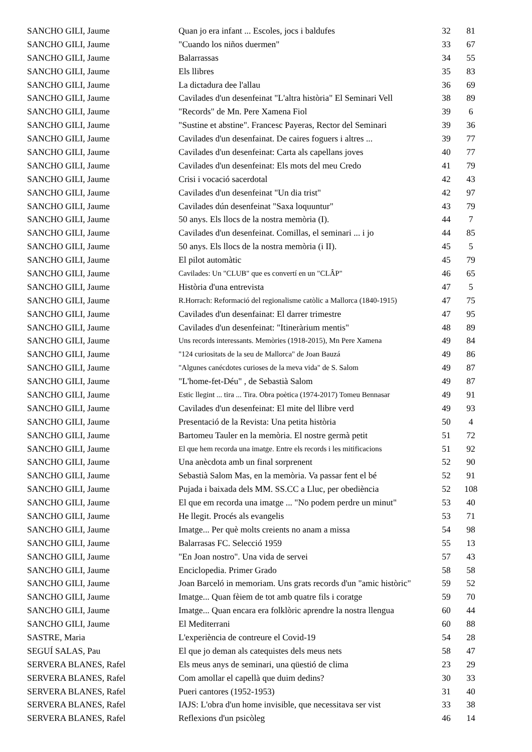| SANCHO GILI, Jaume | Quan jo era infant ... Escoles, jocs i baldufes | 32 | 81 |
| SANCHO GILI, Jaume | "Cuando los niños duermen" | 33 | 67 |
| SANCHO GILI, Jaume | Balarrassas | 34 | 55 |
| SANCHO GILI, Jaume | Els llibres | 35 | 83 |
| SANCHO GILI, Jaume | La dictadura dee l'allau | 36 | 69 |
| SANCHO GILI, Jaume | Cavilades d'un desenfeinat "L'altra història" El Seminari Vell | 38 | 89 |
| SANCHO GILI, Jaume | "Records" de Mn. Pere Xamena Fiol | 39 | 6 |
| SANCHO GILI, Jaume | "Sustine et abstine". Francesc Payeras, Rector del Seminari | 39 | 36 |
| SANCHO GILI, Jaume | Cavilades d'un desenfainat. De caires foguers i altres ... | 39 | 77 |
| SANCHO GILI, Jaume | Cavilades d'un desenfeinat: Carta als capellans joves | 40 | 77 |
| SANCHO GILI, Jaume | Cavilades d'un desenfeinat: Els mots del meu Credo | 41 | 79 |
| SANCHO GILI, Jaume | Crisi i vocació sacerdotal | 42 | 43 |
| SANCHO GILI, Jaume | Cavilades d'un desenfeinat "Un dia trist" | 42 | 97 |
| SANCHO GILI, Jaume | Cavilades dún desenfeinat "Saxa loquuntur" | 43 | 79 |
| SANCHO GILI, Jaume | 50 anys. Els llocs de la nostra memòria (I). | 44 | 7 |
| SANCHO GILI, Jaume | Cavilades d'un desenfeinat. Comillas, el seminari ... i jo | 44 | 85 |
| SANCHO GILI, Jaume | 50 anys. Els llocs de la nostra memòria (i II). | 45 | 5 |
| SANCHO GILI, Jaume | El pilot automàtic | 45 | 79 |
| SANCHO GILI, Jaume | Cavilades: Un "CLUB" que es convertí en un "CLÂP" | 46 | 65 |
| SANCHO GILI, Jaume | Història d'una entrevista | 47 | 5 |
| SANCHO GILI, Jaume | R.Horrach: Reformació del regionalisme catòlic a Mallorca (1840-1915) | 47 | 75 |
| SANCHO GILI, Jaume | Cavilades d'un desenfainat: El darrer trimestre | 47 | 95 |
| SANCHO GILI, Jaume | Cavilades d'un desenfeinat: "Itineràrium mentis" | 48 | 89 |
| SANCHO GILI, Jaume | Uns records interessants. Memòries (1918-2015), Mn Pere Xamena | 49 | 84 |
| SANCHO GILI, Jaume | "124 curiositats de la seu de Mallorca" de Joan Bauzá | 49 | 86 |
| SANCHO GILI, Jaume | "Algunes canécdotes curioses de la meva vida" de S. Salom | 49 | 87 |
| SANCHO GILI, Jaume | "L'home-fet-Déu" , de Sebastià Salom | 49 | 87 |
| SANCHO GILI, Jaume | Estic llegint ... tira ... Tira. Obra poètica (1974-2017) Tomeu Bennasar | 49 | 91 |
| SANCHO GILI, Jaume | Cavilades d'un desenfeinat: El mite del llibre verd | 49 | 93 |
| SANCHO GILI, Jaume | Presentació de la Revista: Una petita història | 50 | 4 |
| SANCHO GILI, Jaume | Bartomeu Tauler en la memòria. El nostre germà petit | 51 | 72 |
| SANCHO GILI, Jaume | El que hem recorda una imatge. Entre els records i les mitificacions | 51 | 92 |
| SANCHO GILI, Jaume | Una anècdota amb un final sorprenent | 52 | 90 |
| SANCHO GILI, Jaume | Sebastià Salom Mas, en la memòria. Va passar fent el bé | 52 | 91 |
| SANCHO GILI, Jaume | Pujada i baixada dels MM. SS.CC a Lluc, per obediència | 52 | 108 |
| SANCHO GILI, Jaume | El que em recorda una imatge ... "No podem perdre un minut" | 53 | 40 |
| SANCHO GILI, Jaume | He llegit. Procés als evangelis | 53 | 71 |
| SANCHO GILI, Jaume | Imatge... Per què molts creients no anam a missa | 54 | 98 |
| SANCHO GILI, Jaume | Balarrasas FC. Selecció 1959 | 55 | 13 |
| SANCHO GILI, Jaume | "En Joan nostro". Una vida de servei | 57 | 43 |
| SANCHO GILI, Jaume | Enciclopedia. Primer Grado | 58 | 58 |
| SANCHO GILI, Jaume | Joan Barceló in memoriam. Uns grats records d'un "amic històric" | 59 | 52 |
| SANCHO GILI, Jaume | Imatge... Quan fèiem de tot amb quatre fils i coratge | 59 | 70 |
| SANCHO GILI, Jaume | Imatge... Quan encara era folklòric aprendre la nostra llengua | 60 | 44 |
| SANCHO GILI, Jaume | El Mediterrani | 60 | 88 |
| SASTRE, Maria | L'experiència de contreure el Covid-19 | 54 | 28 |
| SEGUÍ SALAS, Pau | El que jo deman als catequistes dels meus nets | 58 | 47 |
| SERVERA BLANES, Rafel | Els meus anys de seminari, una qüestió de clima | 23 | 29 |
| SERVERA BLANES, Rafel | Com amollar el capellà que duim dedins? | 30 | 33 |
| SERVERA BLANES, Rafel | Pueri cantores (1952-1953) | 31 | 40 |
| SERVERA BLANES, Rafel | IAJS: L'obra d'un home invisible, que necessitava ser vist | 33 | 38 |
| SERVERA BLANES, Rafel | Reflexions d'un psicòleg | 46 | 14 |